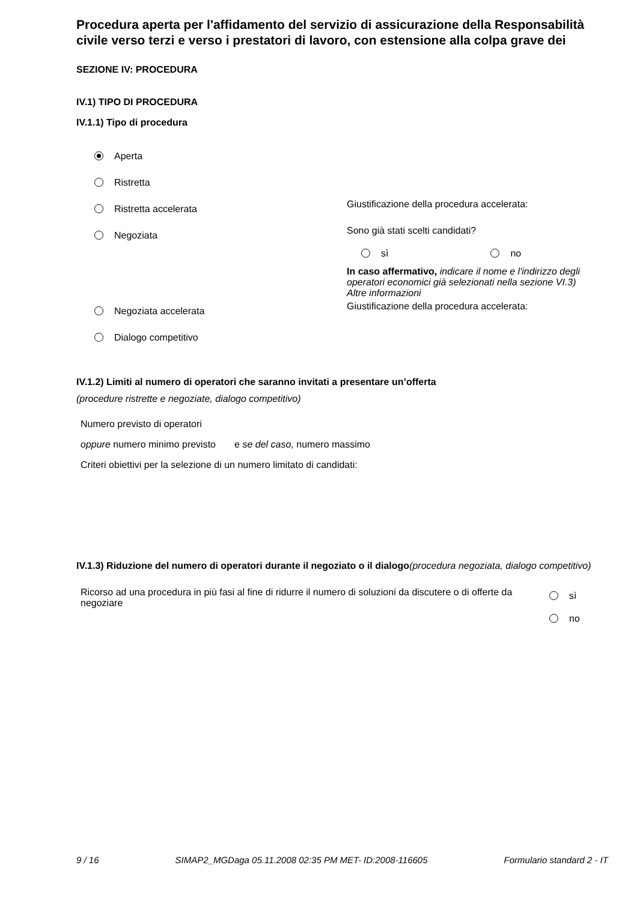Procedura aperta per l'affidamento del servizio di assicurazione della Responsabilità civile verso terzi e verso i prestatori di lavoro, con estensione alla colpa grave dei
SEZIONE IV: PROCEDURA
IV.1) TIPO DI PROCEDURA
IV.1.1) Tipo di procedura
Aperta
Ristretta
Ristretta accelerata
Giustificazione della procedura accelerata:
Negoziata
Sono già stati scelti candidati?
sì no
In caso affermativo, indicare il nome e l'indirizzo degli operatori economici già selezionati nella sezione VI.3) Altre informazioni
Negoziata accelerata
Giustificazione della procedura accelerata:
Dialogo competitivo
IV.1.2) Limiti al numero di operatori che saranno invitati a presentare un’offerta
(procedure ristrette e negoziate, dialogo competitivo)
Numero previsto di operatori
oppure numero minimo previsto e se del caso, numero massimo
Criteri obiettivi per la selezione di un numero limitato di candidati:
IV.1.3) Riduzione del numero di operatori durante il negoziato o il dialogo(procedura negoziata, dialogo competitivo)
Ricorso ad una procedura in più fasi al fine di ridurre il numero di soluzioni da discutere o di offerte da negoziare
sì
no
9 / 16 SIMAP2_MGDaga 05.11.2008 02:35 PM MET- ID:2008-116605 Formulario standard 2 - IT